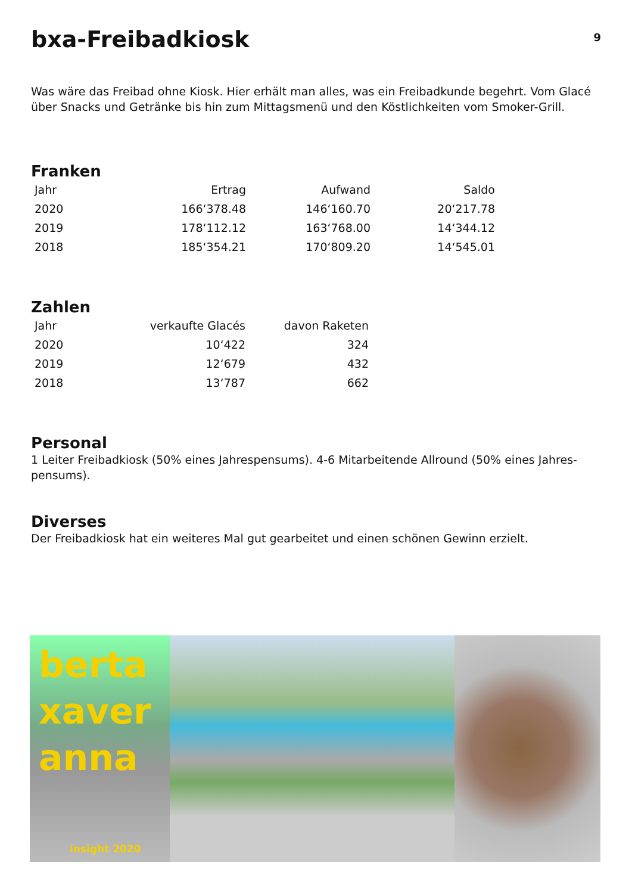bxa-Freibadkiosk
9
Was wäre das Freibad ohne Kiosk. Hier erhält man alles, was ein Freibadkunde begehrt. Vom Glacé über Snacks und Getränke bis hin zum Mittagsmenü und den Köstlichkeiten vom Smoker-Grill.
Franken
| Jahr | Ertrag | Aufwand | Saldo |
| --- | --- | --- | --- |
| 2020 | 166‘378.48 | 146‘160.70 | 20‘217.78 |
| 2019 | 178‘112.12 | 163‘768.00 | 14‘344.12 |
| 2018 | 185‘354.21 | 170‘809.20 | 14‘545.01 |
Zahlen
| Jahr | verkaufte Glacés | davon Raketen |
| --- | --- | --- |
| 2020 | 10‘422 | 324 |
| 2019 | 12‘679 | 432 |
| 2018 | 13‘787 | 662 |
Personal
1 Leiter Freibadkiosk (50% eines Jahrespensums). 4-6 Mitarbeitende Allround (50% eines Jahres-pensums).
Diverses
Der Freibadkiosk hat ein weiteres Mal gut gearbeitet und einen schönen Gewinn erzielt.
berta
xaver
anna
insight 2020